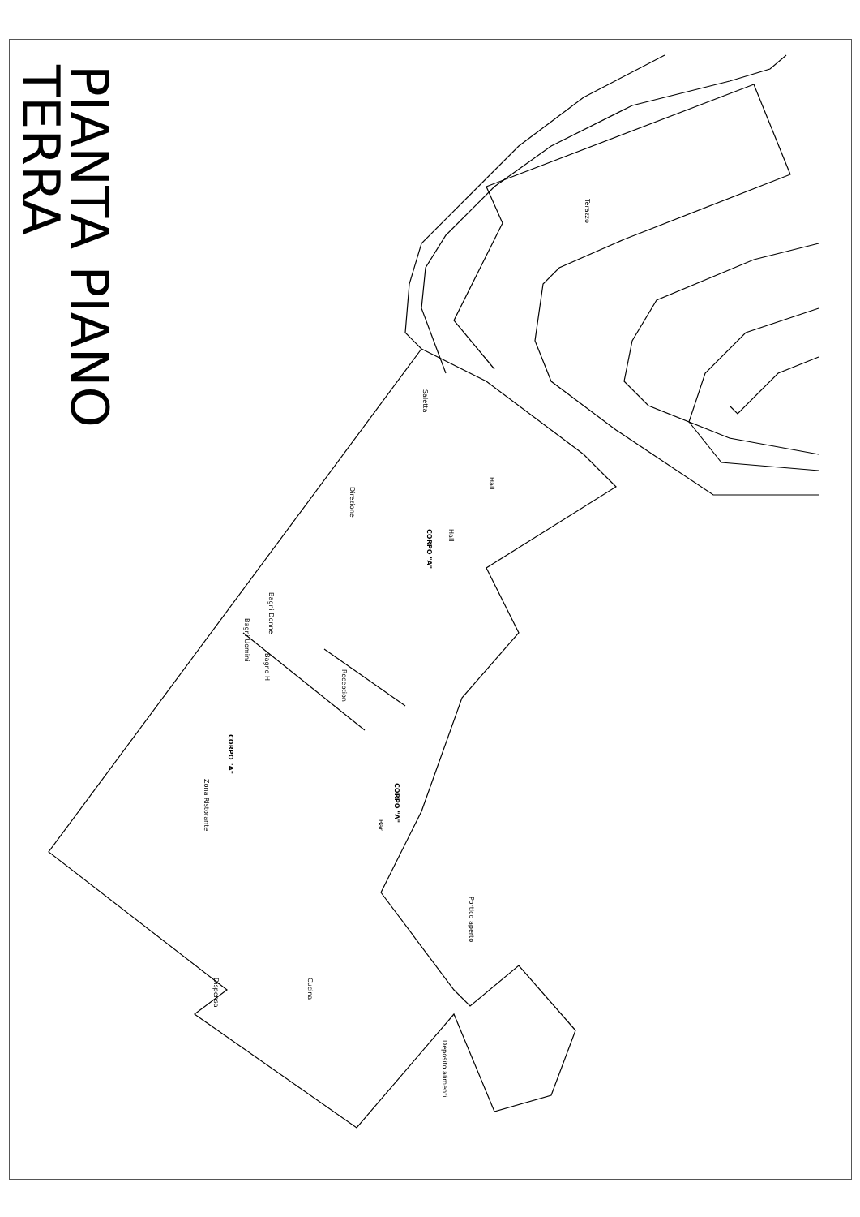PIANTA PIANO TERRA
Terazzo
Saletta
Hall
Direzione
Hall
CORPO "A"
Bagni Donne
Bagni Uomini
Bagno H
Reception
CORPO "A"
Zona Ristorante
CORPO "A"
Bar
Portico aperto
Cucina
Dispensa
Deposito alimenti